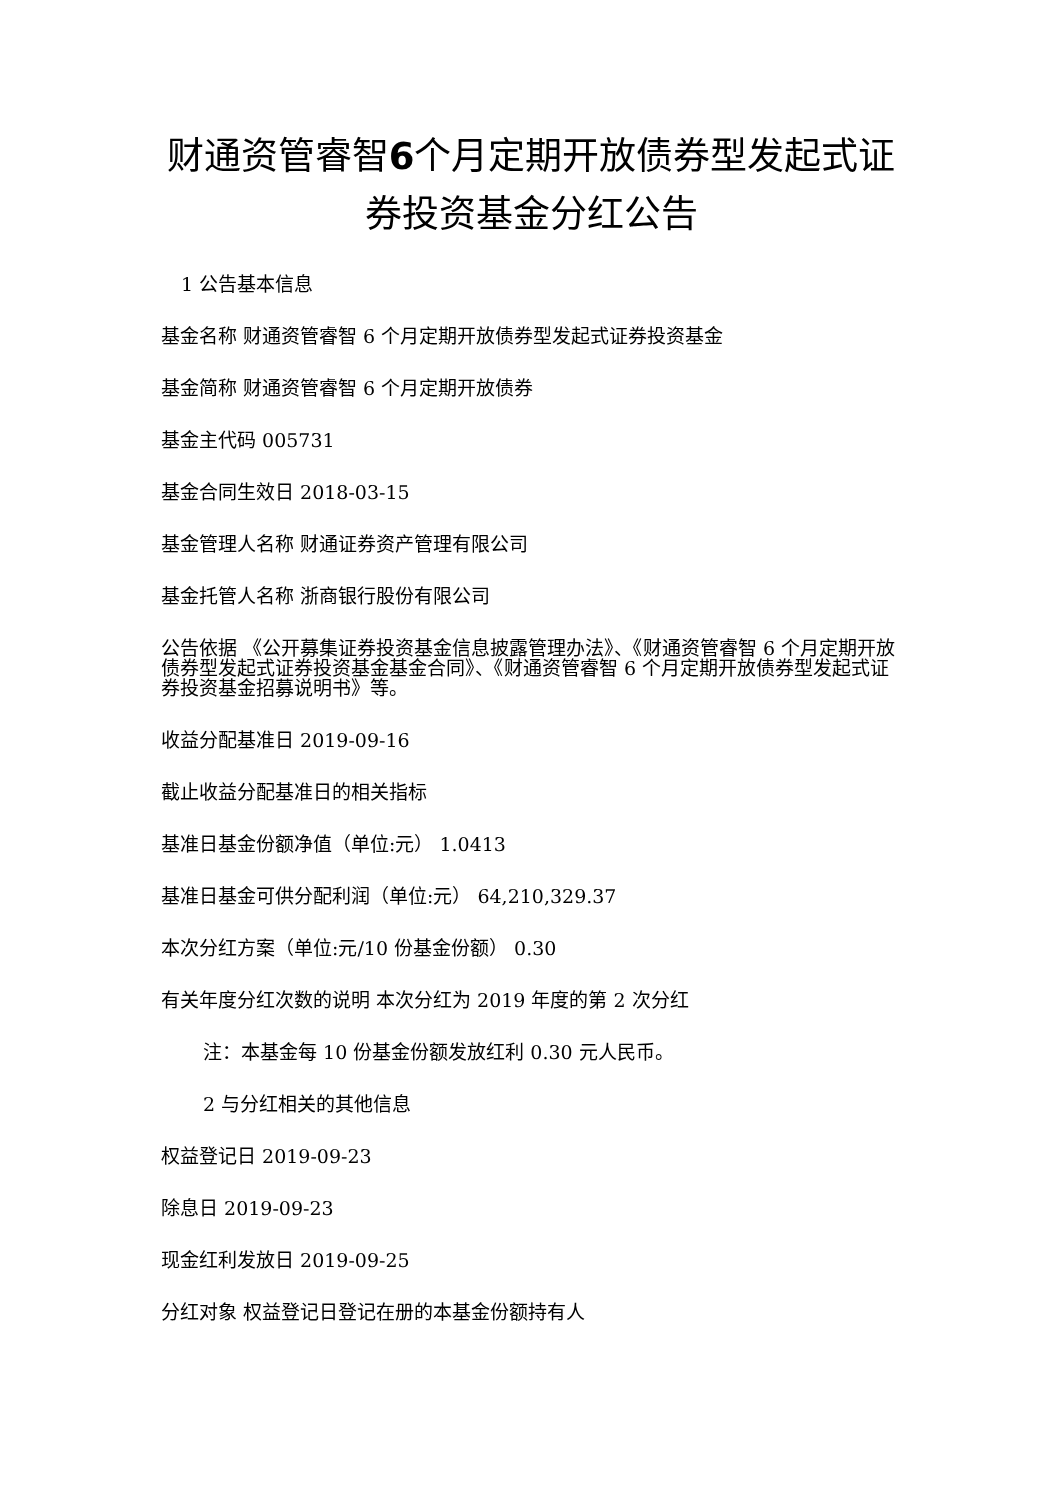财通资管睿智6个月定期开放债券型发起式证券投资基金分红公告
1 公告基本信息
基金名称 财通资管睿智 6 个月定期开放债券型发起式证券投资基金
基金简称 财通资管睿智 6 个月定期开放债券
基金主代码 005731
基金合同生效日 2018-03-15
基金管理人名称 财通证券资产管理有限公司
基金托管人名称 浙商银行股份有限公司
公告依据 《公开募集证券投资基金信息披露管理办法》、《财通资管睿智 6 个月定期开放债券型发起式证券投资基金基金合同》、《财通资管睿智 6 个月定期开放债券型发起式证券投资基金招募说明书》等。
收益分配基准日 2019-09-16
截止收益分配基准日的相关指标
基准日基金份额净值（单位:元） 1.0413
基准日基金可供分配利润（单位:元） 64,210,329.37
本次分红方案（单位:元/10 份基金份额） 0.30
有关年度分红次数的说明 本次分红为 2019 年度的第 2 次分红
注：本基金每 10 份基金份额发放红利 0.30 元人民币。
2 与分红相关的其他信息
权益登记日 2019-09-23
除息日 2019-09-23
现金红利发放日 2019-09-25
分红对象 权益登记日登记在册的本基金份额持有人